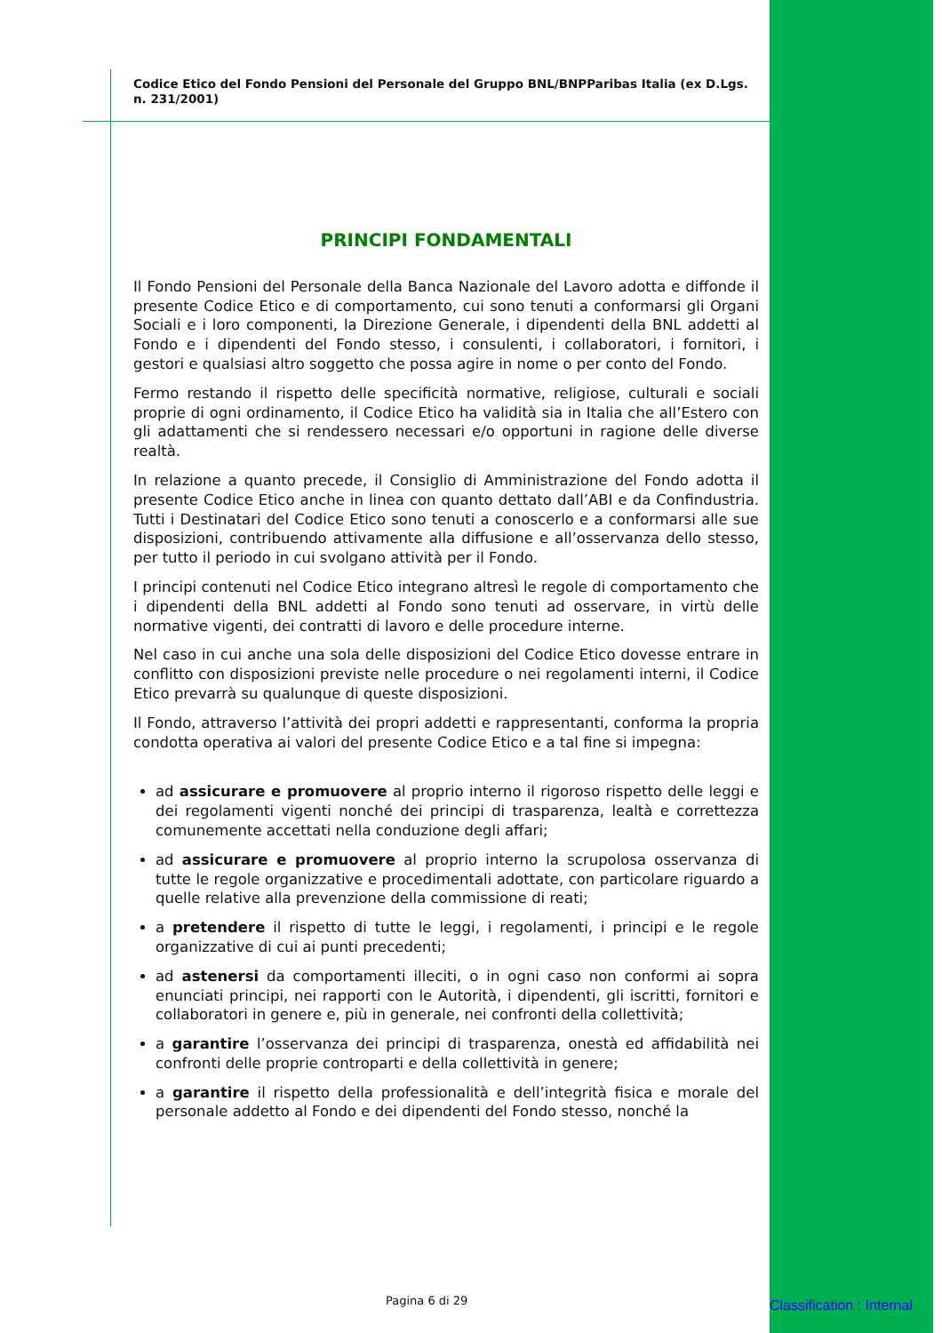Codice Etico del Fondo Pensioni del Personale del Gruppo BNL/BNPParibas Italia (ex D.Lgs. n. 231/2001)
PRINCIPI FONDAMENTALI
Il Fondo Pensioni del Personale della Banca Nazionale del Lavoro adotta e diffonde il presente Codice Etico e di comportamento, cui sono tenuti a conformarsi gli Organi Sociali e i loro componenti, la Direzione Generale, i dipendenti della BNL addetti al Fondo e i dipendenti del Fondo stesso, i consulenti, i collaboratori, i fornitori, i gestori e qualsiasi altro soggetto che possa agire in nome o per conto del Fondo.
Fermo restando il rispetto delle specificità normative, religiose, culturali e sociali proprie di ogni ordinamento, il Codice Etico ha validità sia in Italia che all’Estero con gli adattamenti che si rendessero necessari e/o opportuni in ragione delle diverse realtà.
In relazione a quanto precede, il Consiglio di Amministrazione del Fondo adotta il presente Codice Etico anche in linea con quanto dettato dall’ABI e da Confindustria. Tutti i Destinatari del Codice Etico sono tenuti a conoscerlo e a conformarsi alle sue disposizioni, contribuendo attivamente alla diffusione e all’osservanza dello stesso, per tutto il periodo in cui svolgano attività per il Fondo.
I principi contenuti nel Codice Etico integrano altresì le regole di comportamento che i dipendenti della BNL addetti al Fondo sono tenuti ad osservare, in virtù delle normative vigenti, dei contratti di lavoro e delle procedure interne.
Nel caso in cui anche una sola delle disposizioni del Codice Etico dovesse entrare in conflitto con disposizioni previste nelle procedure o nei regolamenti interni, il Codice Etico prevarrà su qualunque di queste disposizioni.
Il Fondo, attraverso l’attività dei propri addetti e rappresentanti, conforma la propria condotta operativa ai valori del presente Codice Etico e a tal fine si impegna:
ad assicurare e promuovere al proprio interno il rigoroso rispetto delle leggi e dei regolamenti vigenti nonché dei principi di trasparenza, lealtà e correttezza comunemente accettati nella conduzione degli affari;
ad assicurare e promuovere al proprio interno la scrupolosa osservanza di tutte le regole organizzative e procedimentali adottate, con particolare riguardo a quelle relative alla prevenzione della commissione di reati;
a pretendere il rispetto di tutte le leggi, i regolamenti, i principi e le regole organizzative di cui ai punti precedenti;
ad astenersi da comportamenti illeciti, o in ogni caso non conformi ai sopra enunciati principi, nei rapporti con le Autorità, i dipendenti, gli iscritti, fornitori e collaboratori in genere e, più in generale, nei confronti della collettività;
a garantire l’osservanza dei principi di trasparenza, onestà ed affidabilità nei confronti delle proprie controparti e della collettività in genere;
a garantire il rispetto della professionalità e dell’integrità fisica e morale del personale addetto al Fondo e dei dipendenti del Fondo stesso, nonché la
Pagina 6 di 29 Classification : Internal